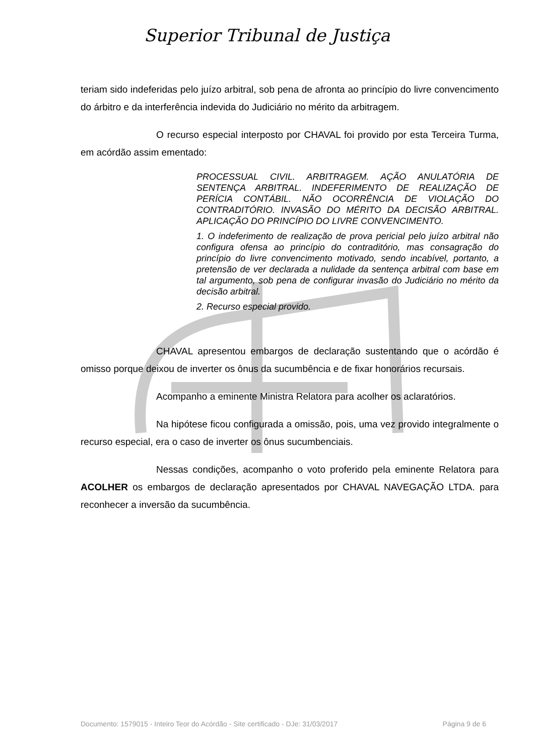Superior Tribunal de Justiça
teriam sido indeferidas pelo juízo arbitral, sob pena de afronta ao princípio do livre convencimento do árbitro e da interferência indevida do Judiciário no mérito da arbitragem.
O recurso especial interposto por CHAVAL foi provido por esta Terceira Turma, em acórdão assim ementado:
PROCESSUAL CIVIL. ARBITRAGEM. AÇÃO ANULATÓRIA DE SENTENÇA ARBITRAL. INDEFERIMENTO DE REALIZAÇÃO DE PERÍCIA CONTÁBIL. NÃO OCORRÊNCIA DE VIOLAÇÃO DO CONTRADITÓRIO. INVASÃO DO MÉRITO DA DECISÃO ARBITRAL. APLICAÇÃO DO PRINCÍPIO DO LIVRE CONVENCIMENTO.
1. O indeferimento de realização de prova pericial pelo juízo arbitral não configura ofensa ao princípio do contraditório, mas consagração do princípio do livre convencimento motivado, sendo incabível, portanto, a pretensão de ver declarada a nulidade da sentença arbitral com base em tal argumento, sob pena de configurar invasão do Judiciário no mérito da decisão arbitral.
2. Recurso especial provido.
CHAVAL apresentou embargos de declaração sustentando que o acórdão é omisso porque deixou de inverter os ônus da sucumbência e de fixar honorários recursais.
Acompanho a eminente Ministra Relatora para acolher os aclaratórios.
Na hipótese ficou configurada a omissão, pois, uma vez provido integralmente o recurso especial, era o caso de inverter os ônus sucumbenciais.
Nessas condições, acompanho o voto proferido pela eminente Relatora para ACOLHER os embargos de declaração apresentados por CHAVAL NAVEGAÇÃO LTDA. para reconhecer a inversão da sucumbência.
Documento: 1579015 - Inteiro Teor do Acórdão - Site certificado - DJe: 31/03/2017 Página 9 de 6